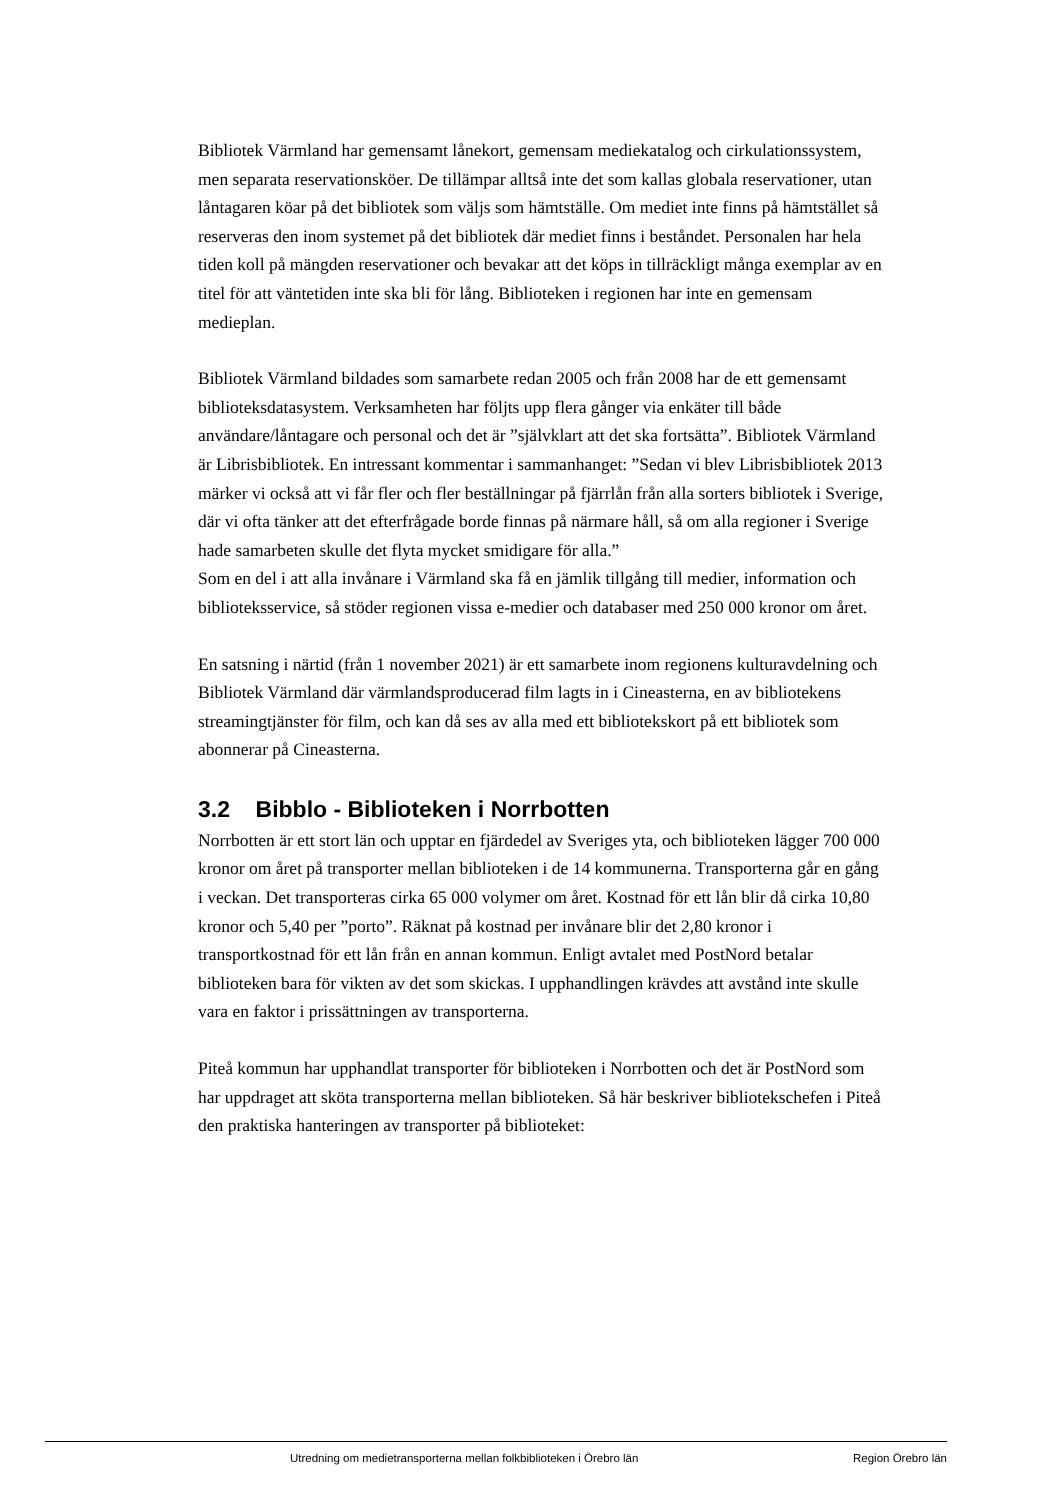Bibliotek Värmland har gemensamt lånekort, gemensam mediekatalog och cirkulationssystem, men separata reservationsköer. De tillämpar alltså inte det som kallas globala reservationer, utan låntagaren köar på det bibliotek som väljs som hämtställe. Om mediet inte finns på hämtstället så reserveras den inom systemet på det bibliotek där mediet finns i beståndet. Personalen har hela tiden koll på mängden reservationer och bevakar att det köps in tillräckligt många exemplar av en titel för att väntetiden inte ska bli för lång. Biblioteken i regionen har inte en gemensam medieplan.
Bibliotek Värmland bildades som samarbete redan 2005 och från 2008 har de ett gemensamt biblioteksdatasystem. Verksamheten har följts upp flera gånger via enkäter till både användare/låntagare och personal och det är ”självklart att det ska fortsätta”. Bibliotek Värmland är Librisbibliotek. En intressant kommentar i sammanhanget: ”Sedan vi blev Librisbibliotek 2013 märker vi också att vi får fler och fler beställningar på fjärrlån från alla sorters bibliotek i Sverige, där vi ofta tänker att det efterfrågade borde finnas på närmare håll, så om alla regioner i Sverige hade samarbeten skulle det flyta mycket smidigare för alla.”
Som en del i att alla invånare i Värmland ska få en jämlik tillgång till medier, information och biblioteksservice, så stöder regionen vissa e-medier och databaser med 250 000 kronor om året.
En satsning i närtid (från 1 november 2021) är ett samarbete inom regionens kulturavdelning och Bibliotek Värmland där värmlandsproducerad film lagts in i Cineasterna, en av bibliotekens streamingtjänster för film, och kan då ses av alla med ett bibliotekskort på ett bibliotek som abonnerar på Cineasterna.
3.2 Bibblo - Biblioteken i Norrbotten
Norrbotten är ett stort län och upptar en fjärdedel av Sveriges yta, och biblioteken lägger 700 000 kronor om året på transporter mellan biblioteken i de 14 kommunerna. Transporterna går en gång i veckan. Det transporteras cirka 65 000 volymer om året. Kostnad för ett lån blir då cirka 10,80 kronor och 5,40 per ”porto”. Räknat på kostnad per invånare blir det 2,80 kronor i transportkostnad för ett lån från en annan kommun. Enligt avtalet med PostNord betalar biblioteken bara för vikten av det som skickas. I upphandlingen krävdes att avstånd inte skulle vara en faktor i prissättningen av transporterna.
Piteå kommun har upphandlat transporter för biblioteken i Norrbotten och det är PostNord som har uppdraget att sköta transporterna mellan biblioteken. Så här beskriver bibliotekschefen i Piteå den praktiska hanteringen av transporter på biblioteket:
Utredning om medietransporterna mellan folkbiblioteken i Örebro län Region Örebro län